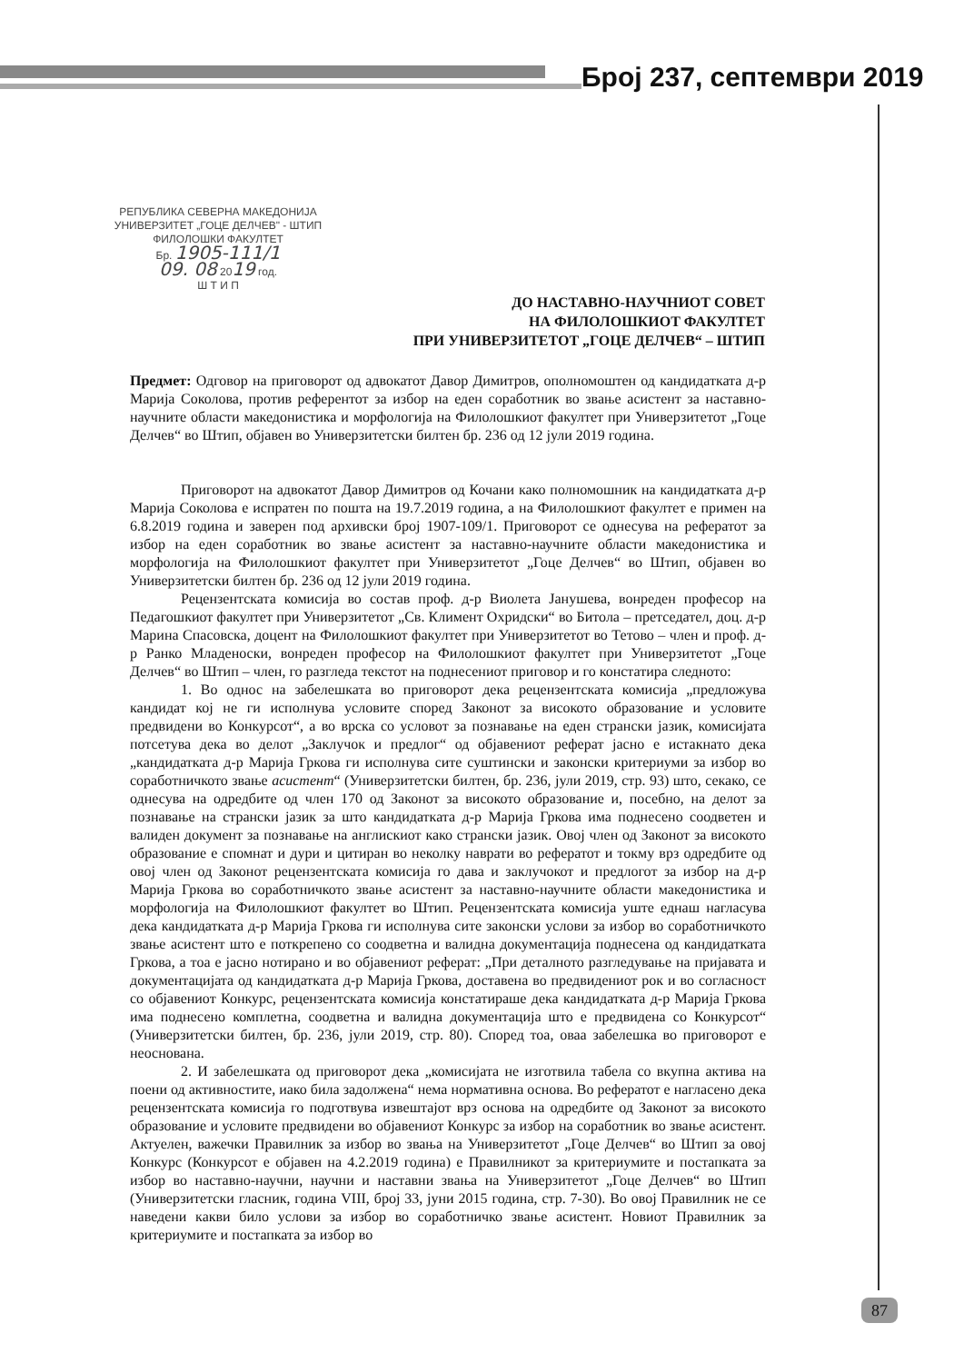Број 237, септември 2019
РЕПУБЛИКА СЕВЕРНА МАКЕДОНИЈА
УНИВЕРЗИТЕТ „ГОЦЕ ДЕЛЧЕВ" - ШТИП
ФИЛОЛОШКИ ФАКУЛТЕТ
Бр. 1905-111/1
09. 08 2019 год.
Ш Т И П
ДО НАСТАВНО-НАУЧНИОТ СОВЕТ
НА ФИЛОЛОШКИОТ ФАКУЛТЕТ
ПРИ УНИВЕРЗИТЕТОТ „ГОЦЕ ДЕЛЧЕВ“ – ШТИП
Предмет: Одговор на приговорот од адвокатот Давор Димитров, ополномоштен од кандидатката д-р Марија Соколова, против референтот за избор на еден соработник во звање асистент за наставно-научните области македонистика и морфологија на Филолошкиот факултет при Универзитетот „Гоце Делчев“ во Штип, објавен во Универзитетски билтен бр. 236 од 12 јули 2019 година.
Приговорот на адвокатот Давор Димитров од Кочани како полномошник на кандидатката д-р Марија Соколова е испратен по пошта на 19.7.2019 година, а на Филолошкиот факултет е примен на 6.8.2019 година и заверен под архивски број 1907-109/1. Приговорот се однесува на рефератот за избор на еден соработник во звање асистент за наставно-научните области македонистика и морфологија на Филолошкиот факултет при Универзитетот „Гоце Делчев“ во Штип, објавен во Универзитетски билтен бр. 236 од 12 јули 2019 година.
Рецензентската комисија во состав проф. д-р Виолета Јанушева, вонреден професор на Педагошкиот факултет при Универзитетот „Св. Климент Охридски“ во Битола – претседател, доц. д-р Марина Спасовска, доцент на Филолошкиот факултет при Универзитетот во Тетово – член и проф. д-р Ранко Младеноски, вонреден професор на Филолошкиот факултет при Универзитетот „Гоце Делчев“ во Штип – член, го разгледа текстот на поднесениот приговор и го констатира следното:
1. Во однос на забелешката во приговорот дека рецензентската комисија „предложува кандидат кој не ги исполнува условите според Законот за високото образование и условите предвидени во Конкурсот“, а во врска со условот за познавање на еден странски јазик, комисијата потсетува дека во делот „Заклучок и предлог“ од објавениот реферат јасно е истакнато дека „кандидатката д-р Марија Гркова ги исполнува сите суштински и законски критериуми за избор во соработничкото звање асистент“ (Универзитетски билтен, бр. 236, јули 2019, стр. 93) што, секако, се однесува на одредбите од член 170 од Законот за високото образование и, посебно, на делот за познавање на странски јазик за што кандидатката д-р Марија Гркова има поднесено соодветен и валиден документ за познавање на англискиот како странски јазик. Овој член од Законот за високото образование е спомнат и дури и цитиран во неколку наврати во рефератот и токму врз одредбите од овој член од Законот рецензентската комисија го дава и заклучокот и предлогот за избор на д-р Марија Гркова во соработничкото звање асистент за наставно-научните области македонистика и морфологија на Филолошкиот факултет во Штип. Рецензентската комисија уште еднаш нагласува дека кандидатката д-р Марија Гркова ги исполнува сите законски услови за избор во соработничкото звање асистент што е поткрепено со соодветна и валидна документација поднесена од кандидатката Гркова, а тоа е јасно нотирано и во објавениот реферат: „При деталното разгледување на пријавата и документацијата од кандидатката д-р Марија Гркова, доставена во предвидениот рок и во согласност со објавениот Конкурс, рецензентската комисија констатираше дека кандидатката д-р Марија Гркова има поднесено комплетна, соодветна и валидна документација што е предвидена со Конкурсот“ (Универзитетски билтен, бр. 236, јули 2019, стр. 80). Според тоа, оваа забелешка во приговорот е неоснована.
2. И забелешката од приговорот дека „комисијата не изготвила табела со вкупна актива на поени од активностите, иако била задолжена“ нема нормативна основа. Во рефератот е нагласено дека рецензентската комисија го подготвува извештајот врз основа на одредбите од Законот за високото образование и условите предвидени во објавениот Конкурс за избор на соработник во звање асистент. Актуелен, важечки Правилник за избор во звања на Универзитетот „Гоце Делчев“ во Штип за овој Конкурс (Конкурсот е објавен на 4.2.2019 година) е Правилникот за критериумите и постапката за избор во наставно-научни, научни и наставни звања на Универзитетот „Гоце Делчев“ во Штип (Универзитетски гласник, година VIII, број 33, јуни 2015 година, стр. 7-30). Во овој Правилник не се наведени какви било услови за избор во соработничко звање асистент. Новиот Правилник за критериумите и постапката за избор во
87